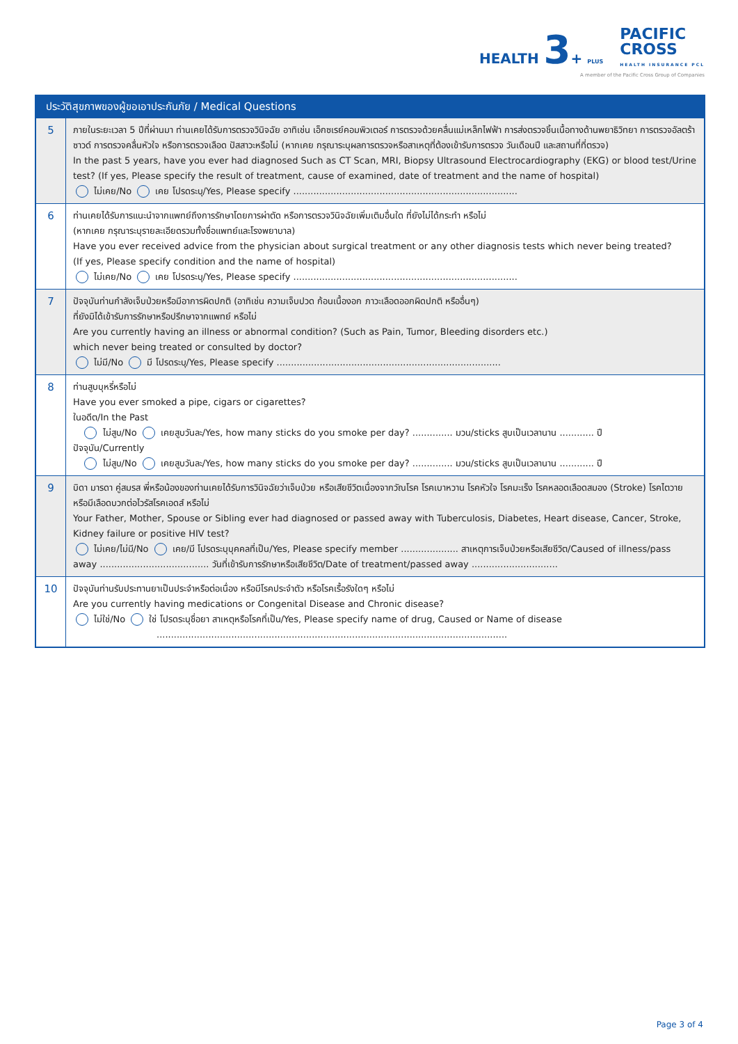HEALTH 3+ PLUS
PACIFIC
CROSS
HEALTH INSURANCE PCL
A member of the Pacific Cross Group of Companies
| ประวัติสุขภาพของผู้ขอเอาประกันภัย / Medical Questions | |
| --- | --- |
| 5 | ภายในระยะเวลา 5 ปีที่ผ่านมา ท่านเคยได้รับการตรวจวินิจฉัย อาทิเช่น เอ็กซเรย์คอมพิวเตอร์ การตรวจด้วยคลื่นแม่เหล็กไฟฟ้า การส่งตรวจชิ้นเนื้อทางด้านพยาธิวิทยา การตรวจอัลตร้าซาวด์ การตรวจคลื่นหัวใจ หรือการตรวจเลือด ปัสสาวะหรือไม่ (หากเคย กรุณาระบุผลการตรวจหรือสาเหตุที่ต้องเข้ารับการตรวจ วันเดือนปี และสถานที่ที่ตรวจ) In the past 5 years, have you ever had diagnosed Such as CT Scan, MRI, Biopsy Ultrasound Electrocardiography (EKG) or blood test/Urine test? (If yes, Please specify the result of treatment, cause of examined, date of treatment and the name of hospital) ไม่เคย/No เคย โปรดระบุ/Yes, Please specify .............................................................................. |
| 6 | ท่านเคยได้รับการแนะนำจากแพทย์ถึงการรักษาโดยการผ่าตัด หรือการตรวจวินิจฉัยเพิ่มเติมอื่นใด ที่ยังไม่ได้กระทำ หรือไม่ (หากเคย กรุณาระบุรายละเอียดรวมทั้งชื่อแพทย์และโรงพยาบาล) Have you ever received advice from the physician about surgical treatment or any other diagnosis tests which never being treated? (If yes, Please specify condition and the name of hospital) ไม่เคย/No เคย โปรดระบุ/Yes, Please specify .............................................................................. |
| 7 | ปัจจุบันท่านกำลังเจ็บป่วยหรือมีอาการผิดปกติ (อาทิเช่น ความเจ็บปวด ก้อนเนื้องอก ภาวะเลือดออกผิดปกติ หรืออื่นๆ) ที่ยังมิได้เข้ารับการรักษาหรือปรึกษาจากแพทย์ หรือไม่ Are you currently having an illness or abnormal condition? (Such as Pain, Tumor, Bleeding disorders etc.) which never being treated or consulted by doctor? ไม่มี/No มี โปรดระบุ/Yes, Please specify .............................................................................. |
| 8 | ท่านสูบบุหรี่หรือไม่ Have you ever smoked a pipe, cigars or cigarettes? ในอดีต/In the Past ไม่สูบ/No เคยสูบวันละ/Yes, how many sticks do you smoke per day? .............. มวน/sticks สูบเป็นเวลานาน ............ ปี ปัจจุบัน/Currently ไม่สูบ/No เคยสูบวันละ/Yes, how many sticks do you smoke per day? .............. มวน/sticks สูบเป็นเวลานาน ............ ปี |
| 9 | บิดา มารดา คู่สมรส พี่หรือน้องของท่านเคยได้รับการวินิจฉัยว่าเจ็บป่วย หรือเสียชีวิตเนื่องจากวัณโรค โรคเบาหวาน โรคหัวใจ โรคมะเร็ง โรคหลอดเลือดสมอง (Stroke) โรคไตวายหรือมีเลือดบวกต่อไวรัสโรคเอดส์ หรือไม่ Your Father, Mother, Spouse or Sibling ever had diagnosed or passed away with Tuberculosis, Diabetes, Heart disease, Cancer, Stroke, Kidney failure or positive HIV test? ไม่เคย/ไม่มี/No เคย/มี โปรดระบุบุคคลที่เป็น/Yes, Please specify member .................... สาเหตุการเจ็บป่วยหรือเสียชีวิต/Caused of illness/pass away ...................................... วันที่เข้ารับการรักษาหรือเสียชีวิต/Date of treatment/passed away .............................. |
| 10 | ปัจจุบันท่านรับประทานยาเป็นประจำหรือต่อเนื่อง หรือมีโรคประจำตัว หรือโรคเรื้อรังใดๆ หรือไม่ Are you currently having medications or Congenital Disease and Chronic disease? ไม่ใช่/No ใช่ โปรดระบุชื่อยา สาเหตุหรือโรคที่เป็น/Yes, Please specify name of drug, Caused or Name of disease .......................................................................................................................... |
Page 3 of 4